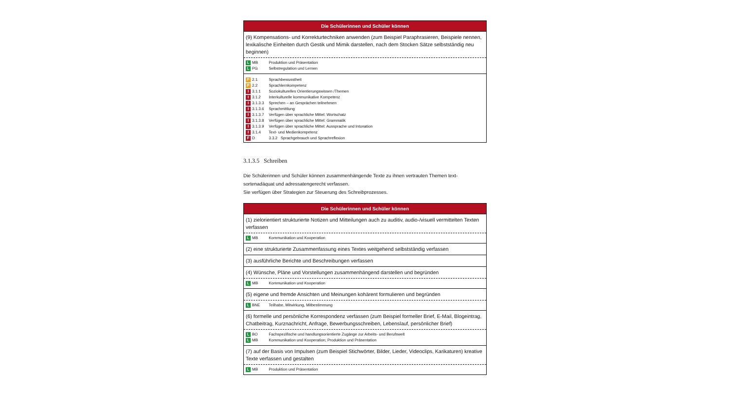| Die Schülerinnen und Schüler können |
| --- |
| (9) Kompensations- und Korrekturtechniken anwenden (zum Beispiel Paraphrasieren, Beispiele nennen, lexikalische Einheiten durch Gestik und Mimik darstellen, nach dem Stocken Sätze selbstständig neu beginnen) |
| L MB Produktion und Präsentation L PG Selbstregulation und Lernen |
| P 2.1 Sprachbewusstheit P 2.2 Sprachlernkompetenz I 3.1.1 Soziokulturelles Orientierungswissen /Themen I 3.1.2 Interkulturelle kommunikative Kompetenz I 3.1.3.3 Sprechen – an Gesprächen teilnehmen I 3.1.3.6 Sprachmittlung I 3.1.3.7 Verfügen über sprachliche Mittel: Wortschatz I 3.1.3.8 Verfügen über sprachliche Mittel: Grammatik I 3.1.3.9 Verfügen über sprachliche Mittel: Aussprache und Intonation I 3.1.4 Text- und Medienkompetenz F D 3.3.2 Sprachgebrauch und Sprachreflexion |
3.1.3.5 Schreiben
Die Schülerinnen und Schüler können zusammenhängende Texte zu ihnen vertrauten Themen text­sortenadäquat und adressatengerecht verfassen.
Sie verfügen über Strategien zur Steuerung des Schreibprozesses.
| Die Schülerinnen und Schüler können |
| --- |
| (1) zielorientiert strukturierte Notizen und Mitteilungen auch zu auditiv, audio-/visuell vermittelten Texten verfassen |
| L MB Kommunikation und Kooperation |
| (2) eine strukturierte Zusammenfassung eines Textes weitgehend selbstständig verfassen |
| (3) ausführliche Berichte und Beschreibungen verfassen |
| (4) Wünsche, Pläne und Vorstellungen zusammenhängend darstellen und begründen |
| L MB Kommunikation und Kooperation |
| (5) eigene und fremde Ansichten und Meinungen kohärent formulieren und begründen |
| L BNE Teilhabe, Mitwirkung, Mitbestimmung |
| (6) formelle und persönliche Korrespondenz verfassen (zum Beispiel formeller Brief, E-Mail, Blogeintrag, Chatbeitrag, Kurznachricht, Anfrage, Bewerbungsschreiben, Lebenslauf, persönlicher Brief) |
| L BO Fachspezifische und handlungsorientierte Zugänge zur Arbeits- und Berufswelt L MB Kommunikation und Kooperation; Produktion und Präsentation |
| (7) auf der Basis von Impulsen (zum Beispiel Stichwörter, Bilder, Lieder, Videoclips, Karikaturen) kreative Texte verfassen und gestalten |
| L MB Produktion und Präsentation |